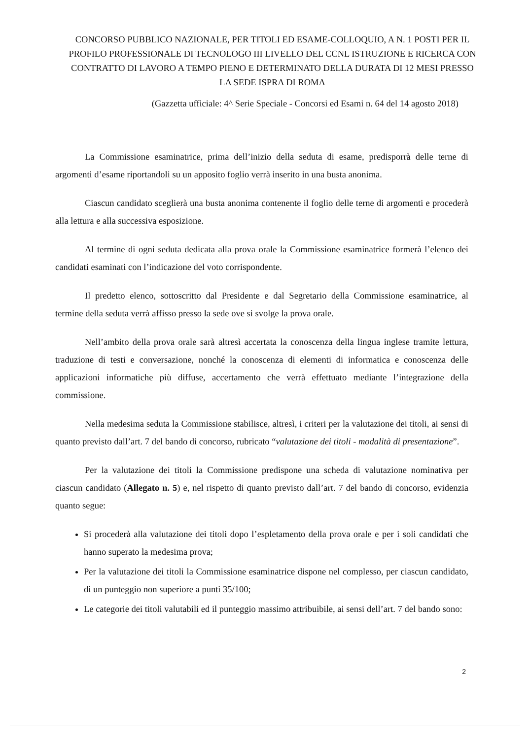CONCORSO PUBBLICO NAZIONALE, PER TITOLI ED ESAME-COLLOQUIO, A N. 1 POSTI PER IL PROFILO PROFESSIONALE DI TECNOLOGO III LIVELLO DEL CCNL ISTRUZIONE E RICERCA CON CONTRATTO DI LAVORO A TEMPO PIENO E DETERMINATO DELLA DURATA DI 12 MESI PRESSO LA SEDE ISPRA DI ROMA
(Gazzetta ufficiale: 4^ Serie Speciale - Concorsi ed Esami n. 64 del 14 agosto 2018)
La Commissione esaminatrice, prima dell’inizio della seduta di esame, predisporrà delle terne di argomenti d’esame riportandoli su un apposito foglio verrà inserito in una busta anonima.
Ciascun candidato sceglierà una busta anonima contenente il foglio delle terne di argomenti e procederà alla lettura e alla successiva esposizione.
Al termine di ogni seduta dedicata alla prova orale la Commissione esaminatrice formerà l’elenco dei candidati esaminati con l’indicazione del voto corrispondente.
Il predetto elenco, sottoscritto dal Presidente e dal Segretario della Commissione esaminatrice, al termine della seduta verrà affisso presso la sede ove si svolge la prova orale.
Nell’ambito della prova orale sarà altresì accertata la conoscenza della lingua inglese tramite lettura, traduzione di testi e conversazione, nonché la conoscenza di elementi di informatica e conoscenza delle applicazioni informatiche più diffuse, accertamento che verrà effettuato mediante l’integrazione della commissione.
Nella medesima seduta la Commissione stabilisce, altresì, i criteri per la valutazione dei titoli, ai sensi di quanto previsto dall’art. 7 del bando di concorso, rubricato “valutazione dei titoli - modalità di presentazione”.
Per la valutazione dei titoli la Commissione predispone una scheda di valutazione nominativa per ciascun candidato (Allegato n. 5) e, nel rispetto di quanto previsto dall’art. 7 del bando di concorso, evidenzia quanto segue:
Si procederà alla valutazione dei titoli dopo l’espletamento della prova orale e per i soli candidati che hanno superato la medesima prova;
Per la valutazione dei titoli la Commissione esaminatrice dispone nel complesso, per ciascun candidato, di un punteggio non superiore a punti 35/100;
Le categorie dei titoli valutabili ed il punteggio massimo attribuibile, ai sensi dell’art. 7 del bando sono:
2